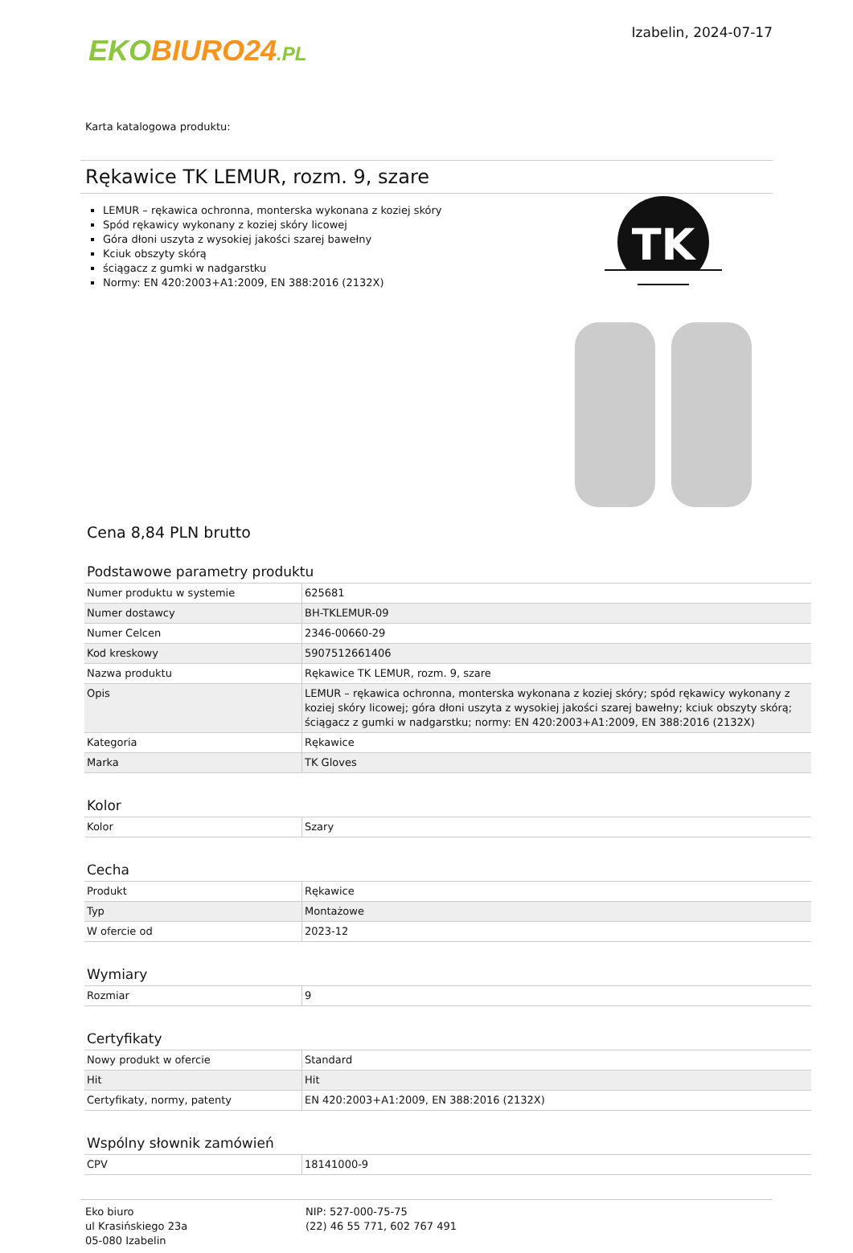EKO BIURO24.PL
Izabelin, 2024-07-17
Karta katalogowa produktu:
Rękawice TK LEMUR, rozm. 9, szare
LEMUR – rękawica ochronna, monterska wykonana z koziej skóry
Spód rękawicy wykonany z koziej skóry licowej
Góra dłoni uszyta z wysokiej jakości szarej bawełny
Kciuk obszyty skórą
ściągacz z gumki w nadgarstku
Normy: EN 420:2003+A1:2009, EN 388:2016 (2132X)
TK
Cena 8,84 PLN brutto
Podstawowe parametry produktu
| Numer produktu w systemie | 625681 |
| Numer dostawcy | BH-TKLEMUR-09 |
| Numer Celcen | 2346-00660-29 |
| Kod kreskowy | 5907512661406 |
| Nazwa produktu | Rękawice TK LEMUR, rozm. 9, szare |
| Opis | LEMUR – rękawica ochronna, monterska wykonana z koziej skóry; spód rękawicy wykonany z koziej skóry licowej; góra dłoni uszyta z wysokiej jakości szarej bawełny; kciuk obszyty skórą; ściągacz z gumki w nadgarstku; normy: EN 420:2003+A1:2009, EN 388:2016 (2132X) |
| Kategoria | Rękawice |
| Marka | TK Gloves |
Kolor
| Kolor | Szary |
Cecha
| Produkt | Rękawice |
| Typ | Montażowe |
| W ofercie od | 2023-12 |
Wymiary
| Rozmiar | 9 |
Certyfikaty
| Nowy produkt w ofercie | Standard |
| Hit | Hit |
| Certyfikaty, normy, patenty | EN 420:2003+A1:2009, EN 388:2016 (2132X) |
Wspólny słownik zamówień
| CPV | 18141000-9 |
Eko biuro
ul Krasińskiego 23a
05-080 Izabelin
NIP: 527-000-75-75
(22) 46 55 771, 602 767 491